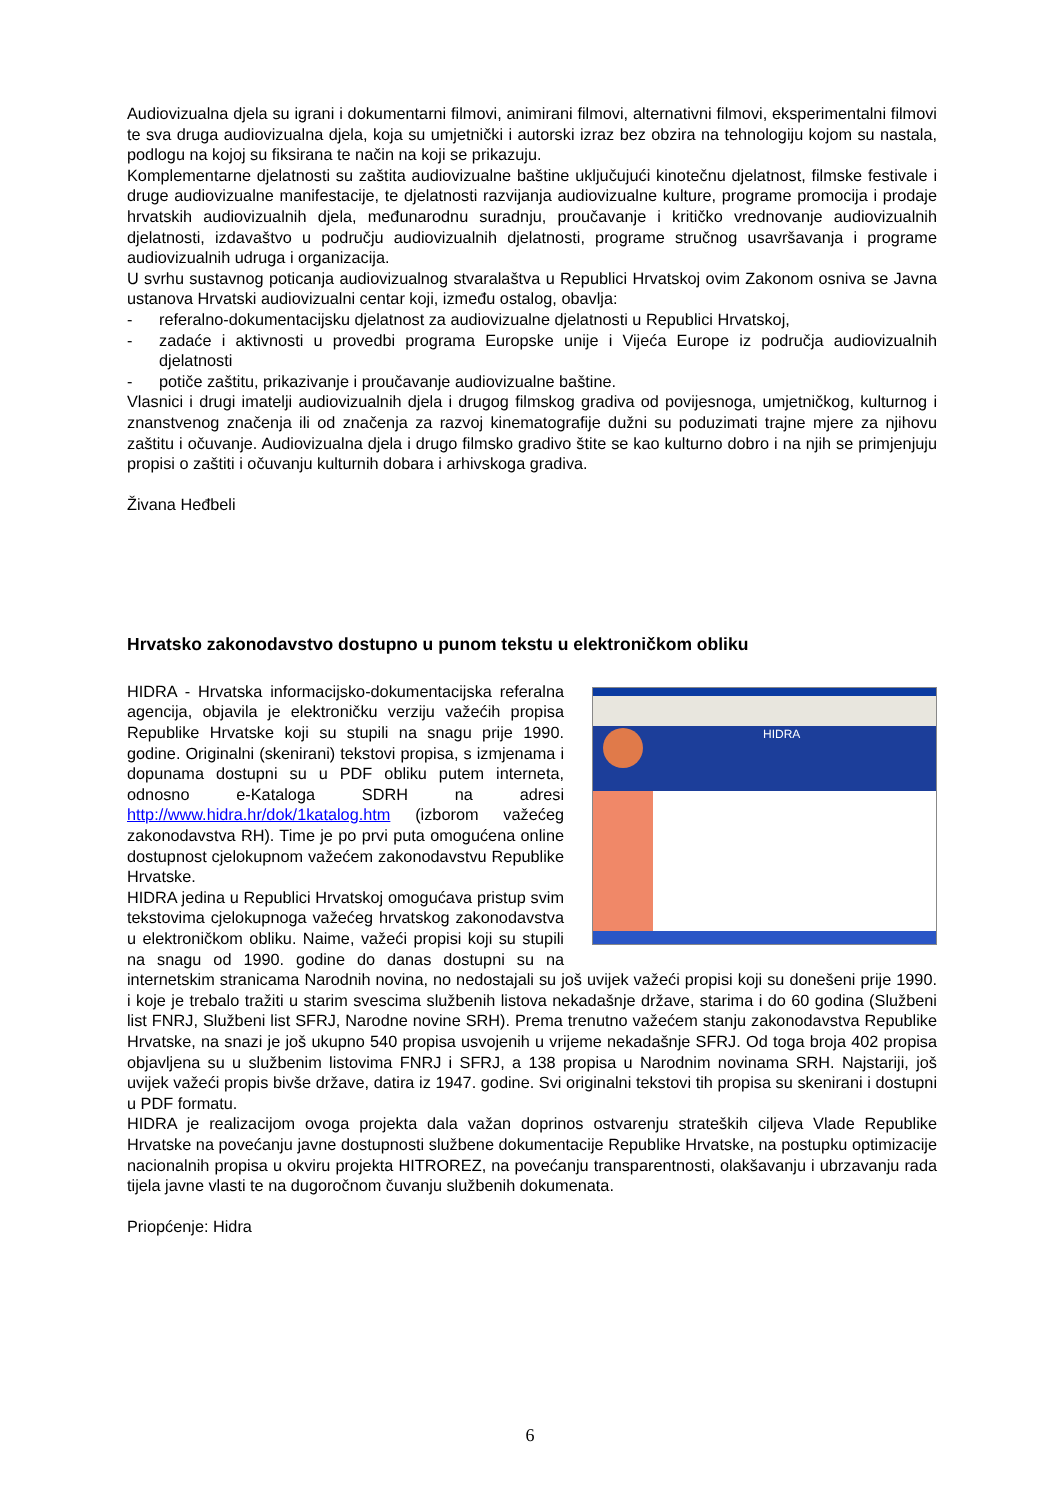Audiovizualna djela su igrani i dokumentarni filmovi, animirani filmovi, alternativni filmovi, eksperimentalni filmovi te sva druga audiovizualna djela, koja su umjetnički i autorski izraz bez obzira na tehnologiju kojom su nastala, podlogu na kojoj su fiksirana te način na koji se prikazuju.
Komplementarne djelatnosti su zaštita audiovizualne baštine uključujući kinotečnu djelatnost, filmske festivale i druge audiovizualne manifestacije, te djelatnosti razvijanja audiovizualne kulture, programe promocija i prodaje hrvatskih audiovizualnih djela, međunarodnu suradnju, proučavanje i kritičko vrednovanje audiovizualnih djelatnosti, izdavaštvo u području audiovizualnih djelatnosti, programe stručnog usavršavanja i programe audiovizualnih udruga i organizacija.
U svrhu sustavnog poticanja audiovizualnog stvaralaštva u Republici Hrvatskoj ovim Zakonom osniva se Javna ustanova Hrvatski audiovizualni centar koji, između ostalog, obavlja:
- referalno-dokumentacijsku djelatnost za audiovizualne djelatnosti u Republici Hrvatskoj,
- zadaće i aktivnosti u provedbi programa Europske unije i Vijeća Europe iz područja audiovizualnih djelatnosti
- potiče zaštitu, prikazivanje i proučavanje audiovizualne baštine.
Vlasnici i drugi imatelji audiovizualnih djela i drugog filmskog gradiva od povijesnoga, umjetničkog, kulturnog i znanstvenog značenja ili od značenja za razvoj kinematografije dužni su poduzimati trajne mjere za njihovu zaštitu i očuvanje. Audiovizualna djela i drugo filmsko gradivo štite se kao kulturno dobro i na njih se primjenjuju propisi o zaštiti i očuvanju kulturnih dobara i arhivskoga gradiva.
Živana Heđbeli
Hrvatsko zakonodavstvo dostupno u punom tekstu u elektroničkom obliku
HIDRA
HIDRA - Hrvatska informacijsko-dokumentacijska referalna agencija, objavila je elektroničku verziju važećih propisa Republike Hrvatske koji su stupili na snagu prije 1990. godine. Originalni (skenirani) tekstovi propisa, s izmjenama i dopunama dostupni su u PDF obliku putem interneta, odnosno e-Kataloga SDRH na adresi http://www.hidra.hr/dok/1katalog.htm (izborom važećeg zakonodavstva RH). Time je po prvi puta omogućena online dostupnost cjelokupnom važećem zakonodavstvu Republike Hrvatske.
HIDRA jedina u Republici Hrvatskoj omogućava pristup svim tekstovima cjelokupnoga važećeg hrvatskog zakonodavstva u elektroničkom obliku. Naime, važeći propisi koji su stupili na snagu od 1990. godine do danas dostupni su na internetskim stranicama Narodnih novina, no nedostajali su još uvijek važeći propisi koji su donešeni prije 1990. i koje je trebalo tražiti u starim svescima službenih listova nekadašnje države, starima i do 60 godina (Službeni list FNRJ, Službeni list SFRJ, Narodne novine SRH). Prema trenutno važećem stanju zakonodavstva Republike Hrvatske, na snazi je još ukupno 540 propisa usvojenih u vrijeme nekadašnje SFRJ. Od toga broja 402 propisa objavljena su u službenim listovima FNRJ i SFRJ, a 138 propisa u Narodnim novinama SRH. Najstariji, još uvijek važeći propis bivše države, datira iz 1947. godine. Svi originalni tekstovi tih propisa su skenirani i dostupni u PDF formatu.
HIDRA je realizacijom ovoga projekta dala važan doprinos ostvarenju strateških ciljeva Vlade Republike Hrvatske na povećanju javne dostupnosti službene dokumentacije Republike Hrvatske, na postupku optimizacije nacionalnih propisa u okviru projekta HITROREZ, na povećanju transparentnosti, olakšavanju i ubrzavanju rada tijela javne vlasti te na dugoročnom čuvanju službenih dokumenata.
Priopćenje: Hidra
6